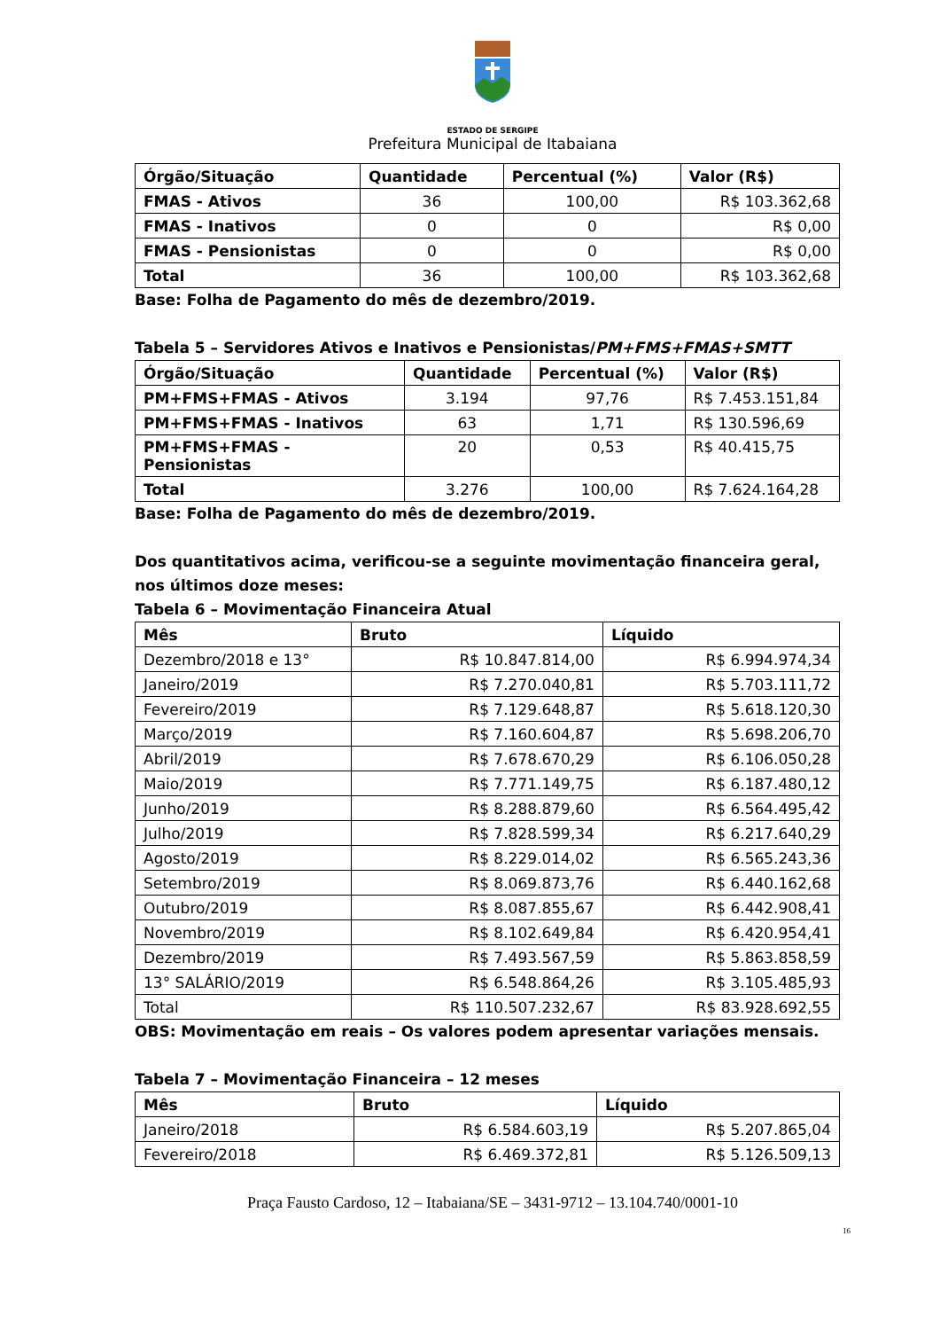ESTADO DE SERGIPE
Prefeitura Municipal de Itabaiana
| Órgão/Situação | Quantidade | Percentual (%) | Valor (R$) |
| --- | --- | --- | --- |
| FMAS - Ativos | 36 | 100,00 | R$ 103.362,68 |
| FMAS - Inativos | 0 | 0 | R$ 0,00 |
| FMAS - Pensionistas | 0 | 0 | R$ 0,00 |
| Total | 36 | 100,00 | R$ 103.362,68 |
Base: Folha de Pagamento do mês de dezembro/2019.
Tabela 5 – Servidores Ativos e Inativos e Pensionistas/PM+FMS+FMAS+SMTT
| Órgão/Situação | Quantidade | Percentual (%) | Valor (R$) |
| --- | --- | --- | --- |
| PM+FMS+FMAS - Ativos | 3.194 | 97,76 | R$ 7.453.151,84 |
| PM+FMS+FMAS - Inativos | 63 | 1,71 | R$ 130.596,69 |
| PM+FMS+FMAS - Pensionistas | 20 | 0,53 | R$ 40.415,75 |
| Total | 3.276 | 100,00 | R$ 7.624.164,28 |
Base: Folha de Pagamento do mês de dezembro/2019.
Dos quantitativos acima, verificou-se a seguinte movimentação financeira geral, nos últimos doze meses:
Tabela 6 – Movimentação Financeira Atual
| Mês | Bruto | Líquido |
| --- | --- | --- |
| Dezembro/2018 e 13° | R$ 10.847.814,00 | R$ 6.994.974,34 |
| Janeiro/2019 | R$ 7.270.040,81 | R$ 5.703.111,72 |
| Fevereiro/2019 | R$ 7.129.648,87 | R$ 5.618.120,30 |
| Março/2019 | R$ 7.160.604,87 | R$ 5.698.206,70 |
| Abril/2019 | R$ 7.678.670,29 | R$ 6.106.050,28 |
| Maio/2019 | R$ 7.771.149,75 | R$ 6.187.480,12 |
| Junho/2019 | R$ 8.288.879,60 | R$ 6.564.495,42 |
| Julho/2019 | R$ 7.828.599,34 | R$ 6.217.640,29 |
| Agosto/2019 | R$ 8.229.014,02 | R$ 6.565.243,36 |
| Setembro/2019 | R$ 8.069.873,76 | R$ 6.440.162,68 |
| Outubro/2019 | R$ 8.087.855,67 | R$ 6.442.908,41 |
| Novembro/2019 | R$ 8.102.649,84 | R$ 6.420.954,41 |
| Dezembro/2019 | R$ 7.493.567,59 | R$ 5.863.858,59 |
| 13° SALÁRIO/2019 | R$ 6.548.864,26 | R$ 3.105.485,93 |
| Total | R$ 110.507.232,67 | R$ 83.928.692,55 |
OBS: Movimentação em reais – Os valores podem apresentar variações mensais.
Tabela 7 – Movimentação Financeira – 12 meses
| Mês | Bruto | Líquido |
| --- | --- | --- |
| Janeiro/2018 | R$ 6.584.603,19 | R$ 5.207.865,04 |
| Fevereiro/2018 | R$ 6.469.372,81 | R$ 5.126.509,13 |
Praça Fausto Cardoso, 12 – Itabaiana/SE – 3431-9712 – 13.104.740/0001-10
16